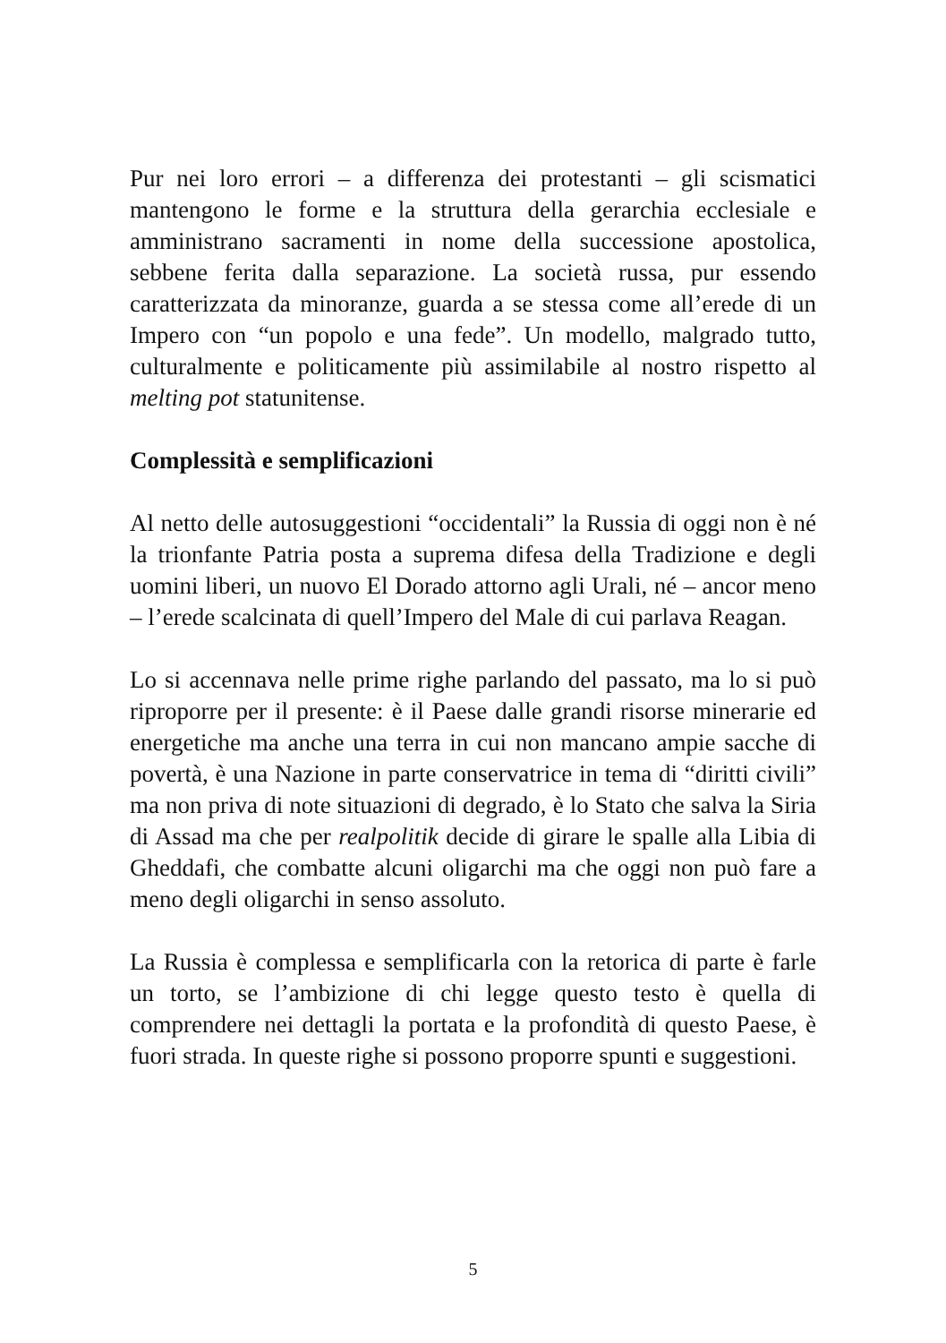Pur nei loro errori – a differenza dei protestanti – gli scismatici mantengono le forme e la struttura della gerarchia ecclesiale e amministrano sacramenti in nome della successione apostolica, sebbene ferita dalla separazione. La società russa, pur essendo caratterizzata da minoranze, guarda a se stessa come all’erede di un Impero con “un popolo e una fede”. Un modello, malgrado tutto, culturalmente e politicamente più assimilabile al nostro rispetto al melting pot statunitense.
Complessità e semplificazioni
Al netto delle autosuggestioni “occidentali” la Russia di oggi non è né la trionfante Patria posta a suprema difesa della Tradizione e degli uomini liberi, un nuovo El Dorado attorno agli Urali, né – ancor meno – l’erede scalcinata di quell’Impero del Male di cui parlava Reagan.
Lo si accennava nelle prime righe parlando del passato, ma lo si può riproporre per il presente: è il Paese dalle grandi risorse minerarie ed energetiche ma anche una terra in cui non mancano ampie sacche di povertà, è una Nazione in parte conservatrice in tema di “diritti civili” ma non priva di note situazioni di degrado, è lo Stato che salva la Siria di Assad ma che per realpolitik decide di girare le spalle alla Libia di Gheddafi, che combatte alcuni oligarchi ma che oggi non può fare a meno degli oligarchi in senso assoluto.
La Russia è complessa e semplificarla con la retorica di parte è farle un torto, se l’ambizione di chi legge questo testo è quella di comprendere nei dettagli la portata e la profondità di questo Paese, è fuori strada. In queste righe si possono proporre spunti e suggestioni.
5